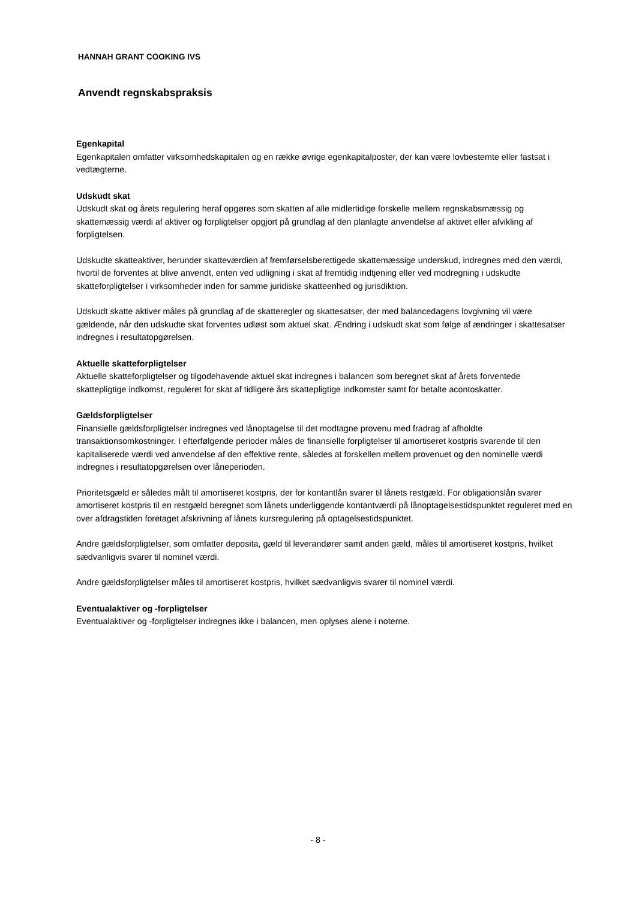HANNAH GRANT COOKING IVS
Anvendt regnskabspraksis
Egenkapital
Egenkapitalen omfatter virksomhedskapitalen og en række øvrige egenkapitalposter, der kan være lovbestemte eller fastsat i vedtægterne.
Udskudt skat
Udskudt skat og årets regulering heraf opgøres som skatten af alle midlertidige forskelle mellem regnskabsmæssig og skattemæssig værdi af aktiver og forpligtelser opgjort på grundlag af den planlagte anvendelse af aktivet eller afvikling af forpligtelsen.
Udskudte skatteaktiver, herunder skatteværdien af fremførselsberettigede skattemæssige underskud, indregnes med den værdi, hvortil de forventes at blive anvendt, enten ved udligning i skat af fremtidig indtjening eller ved modregning i udskudte skatteforpligtelser i virksomheder inden for samme juridiske skatteenhed og jurisdiktion.
Udskudt skatte aktiver måles på grundlag af de skatteregler og skattesatser, der med balancedagens lovgivning vil være gældende, når den udskudte skat forventes udløst som aktuel skat. Ændring i udskudt skat som følge af ændringer i skattesatser indregnes i resultatopgørelsen.
Aktuelle skatteforpligtelser
Aktuelle skatteforpligtelser og tilgodehavende aktuel skat indregnes i balancen som beregnet skat af årets forventede skattepligtige indkomst, reguleret for skat af tidligere års skattepligtige indkomster samt for betalte acontoskatter.
Gældsforpligtelser
Finansielle gældsforpligtelser indregnes ved lånoptagelse til det modtagne provenu med fradrag af afholdte transaktionsomkostninger. I efterfølgende perioder måles de finansielle forpligtelser til amortiseret kostpris svarende til den kapitaliserede værdi ved anvendelse af den effektive rente, således at forskellen mellem provenuet og den nominelle værdi indregnes i resultatopgørelsen over låneperioden.
Prioritetsgæld er således målt til amortiseret kostpris, der for kontantlån svarer til lånets restgæld. For obligationslån svarer amortiseret kostpris til en restgæld beregnet som lånets underliggende kontantværdi på lånoptagelsestidspunktet reguleret med en over afdragstiden foretaget afskrivning af lånets kursregulering på optagelsestidspunktet.
Andre gældsforpligtelser, som omfatter deposita, gæld til leverandører samt anden gæld, måles til amortiseret kostpris, hvilket sædvanligvis svarer til nominel værdi.
Andre gældsforpligtelser måles til amortiseret kostpris, hvilket sædvanligvis svarer til nominel værdi.
Eventualaktiver og -forpligtelser
Eventualaktiver og -forpligtelser indregnes ikke i balancen, men oplyses alene i noterne.
- 8 -